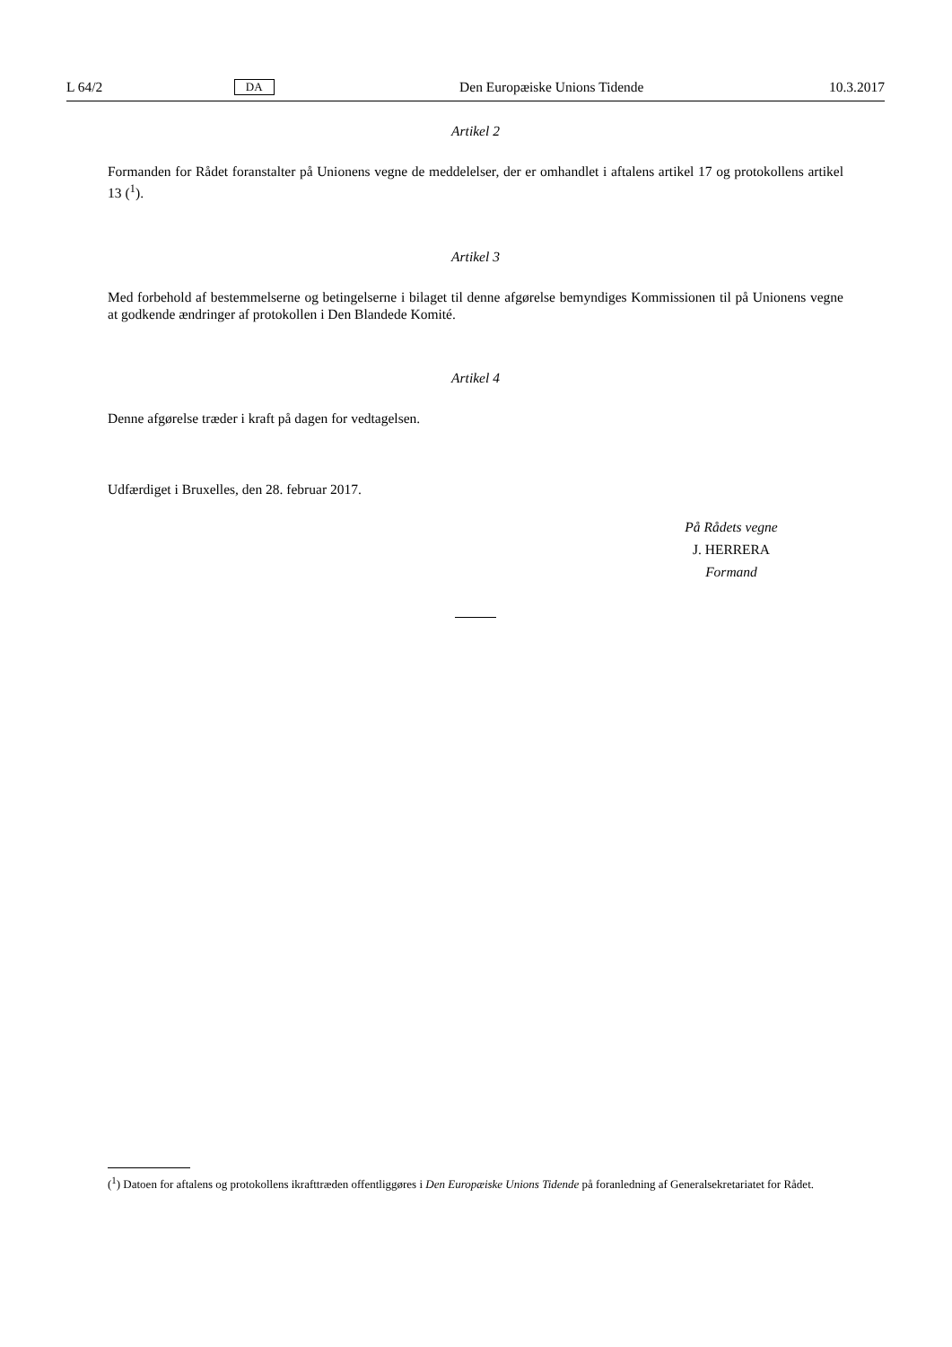L 64/2 DA Den Europæiske Unions Tidende 10.3.2017
Artikel 2
Formanden for Rådet foranstalter på Unionens vegne de meddelelser, der er omhandlet i aftalens artikel 17 og protokollens artikel 13 (<sup>1</sup>).
Artikel 3
Med forbehold af bestemmelserne og betingelserne i bilaget til denne afgørelse bemyndiges Kommissionen til på Unionens vegne at godkende ændringer af protokollen i Den Blandede Komité.
Artikel 4
Denne afgørelse træder i kraft på dagen for vedtagelsen.
Udfærdiget i Bruxelles, den 28. februar 2017.
På Rådets vegne
J. HERRERA
Formand
(<sup>1</sup>) Datoen for aftalens og protokollens ikrafttræden offentliggøres i Den Europæiske Unions Tidende på foranledning af Generalsekretariatet for Rådet.